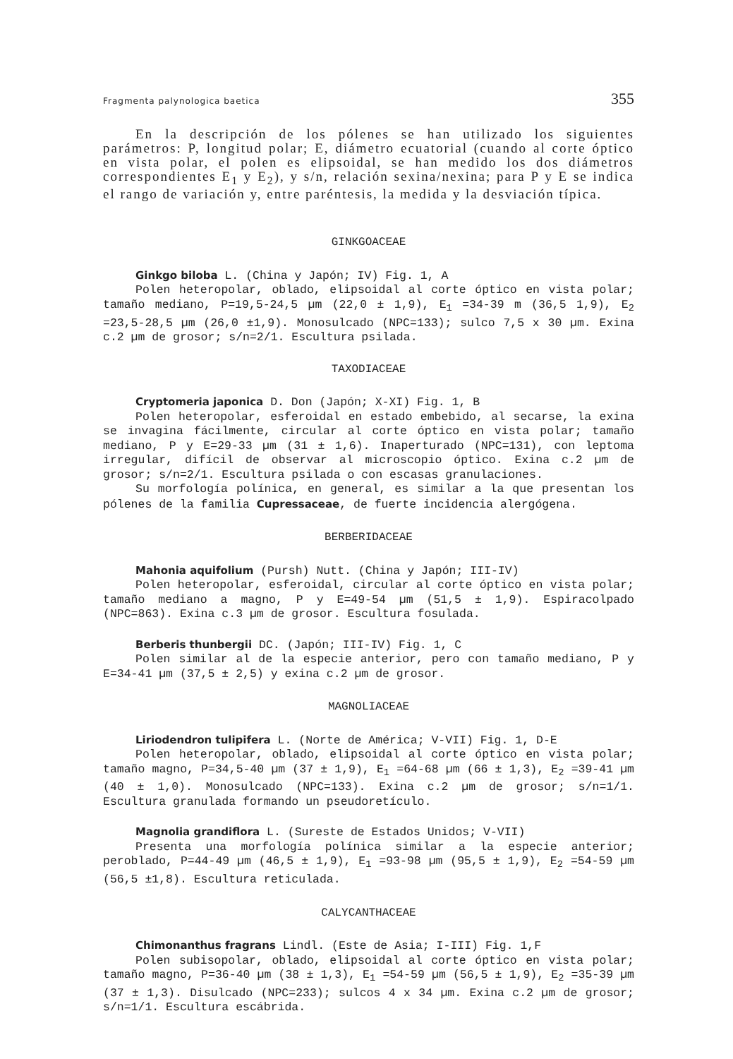Fragmenta palynologica baetica 355
En la descripción de los pólenes se han utilizado los siguientes parámetros: P, longitud polar; E, diámetro ecuatorial (cuando al corte óptico en vista polar, el polen es elipsoidal, se han medido los dos diámetros correspondientes E<sub>1</sub> y E<sub>2</sub>), y s/n, relación sexina/nexina; para P y E se indica el rango de variación y, entre paréntesis, la medida y la desviación típica.
GINKGOACEAE
Ginkgo biloba L. (China y Japón; IV) Fig. 1, A
Polen heteropolar, oblado, elipsoidal al corte óptico en vista polar; tamaño mediano, P=19,5-24,5 µm (22,0 ± 1,9), E<sub>1</sub> =34-39 m (36,5 1,9), E<sub>2</sub> =23,5-28,5 µm (26,0 ±1,9). Monosulcado (NPC=133); sulco 7,5 x 30 µm. Exina c.2 µm de grosor; s/n=2/1. Escultura psilada.
TAXODIACEAE
Cryptomeria japonica D. Don (Japón; X-XI) Fig. 1, B
Polen heteropolar, esferoidal en estado embebido, al secarse, la exina se invagina fácilmente, circular al corte óptico en vista polar; tamaño mediano, P y E=29-33 µm (31 ± 1,6). Inaperturado (NPC=131), con leptoma irregular, difícil de observar al microscopio óptico. Exina c.2 µm de grosor; s/n=2/1. Escultura psilada o con escasas granulaciones.
Su morfología polínica, en general, es similar a la que presentan los pólenes de la familia Cupressaceae, de fuerte incidencia alergógena.
BERBERIDACEAE
Mahonia aquifolium (Pursh) Nutt. (China y Japón; III-IV)
Polen heteropolar, esferoidal, circular al corte óptico en vista polar; tamaño mediano a magno, P y E=49-54 µm (51,5 ± 1,9). Espiracolpado (NPC=863). Exina c.3 µm de grosor. Escultura fosulada.
Berberis thunbergii DC. (Japón; III-IV) Fig. 1, C
Polen similar al de la especie anterior, pero con tamaño mediano, P y E=34-41 µm (37,5 ± 2,5) y exina c.2 µm de grosor.
MAGNOLIACEAE
Liriodendron tulipifera L. (Norte de América; V-VII) Fig. 1, D-E
Polen heteropolar, oblado, elipsoidal al corte óptico en vista polar; tamaño magno, P=34,5-40 µm (37 ± 1,9), E<sub>1</sub> =64-68 µm (66 ± 1,3), E<sub>2</sub> =39-41 µm (40 ± 1,0). Monosulcado (NPC=133). Exina c.2 µm de grosor; s/n=1/1. Escultura granulada formando un pseudoretículo.
Magnolia grandiflora L. (Sureste de Estados Unidos; V-VII)
Presenta una morfología polínica similar a la especie anterior; peroblado, P=44-49 µm (46,5 ± 1,9), E<sub>1</sub> =93-98 µm (95,5 ± 1,9), E<sub>2</sub> =54-59 µm (56,5 ±1,8). Escultura reticulada.
CALYCANTHACEAE
Chimonanthus fragrans Lindl. (Este de Asia; I-III) Fig. 1,F
Polen subisopolar, oblado, elipsoidal al corte óptico en vista polar; tamaño magno, P=36-40 µm (38 ± 1,3), E<sub>1</sub> =54-59 µm (56,5 ± 1,9), E<sub>2</sub> =35-39 µm (37 ± 1,3). Disulcado (NPC=233); sulcos 4 x 34 µm. Exina c.2 µm de grosor; s/n=1/1. Escultura escábrida.